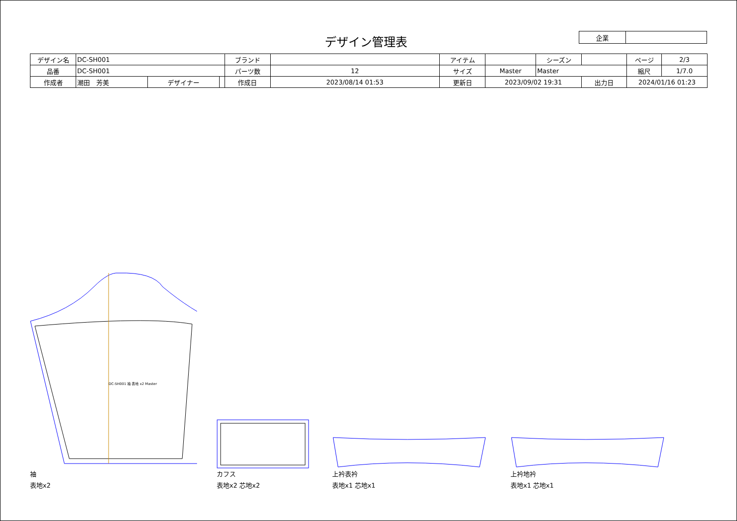デザイン管理表
| 企業 | |
| デザイン名 | DC-SH001 | | | ブランド | | アイテム | | | シーズン | | | ページ | 2/3 |
| 品番 | DC-SH001 | | | パーツ数 | 12 | サイズ | Master | Master | | | | 縮尺 | 1/7.0 |
| 作成者 | 潮田 芳美 | デザイナー | | 作成日 | 2023/08/14 01:53 | 更新日 | 2023/09/02 19:31 | | | 出力日 | 2024/01/16 01:23 | | |
DC-SH001 袖 表地 x2 Master
袖
表地x2
カフス
表地x2 芯地x2
上衿表衿
表地x1 芯地x1
上衿地衿
表地x1 芯地x1